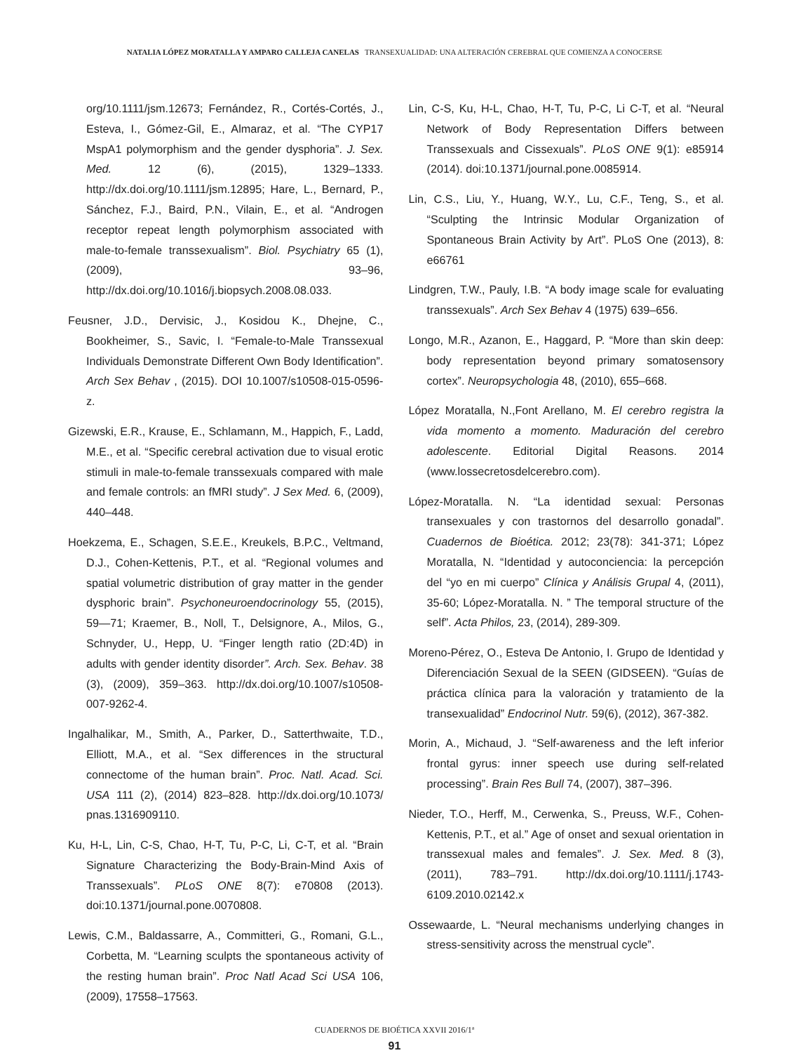NATALIA LÓPEZ MORATALLA Y AMPARO CALLEJA CANELAS TRANSEXUALIDAD: UNA ALTERACIÓN CEREBRAL QUE COMIENZA A CONOCERSE
org/10.1111/jsm.12673; Fernández, R., Cortés-Cortés, J., Esteva, I., Gómez-Gil, E., Almaraz, et al. “The CYP17 MspA1 polymorphism and the gender dysphoria”. J. Sex. Med. 12 (6), (2015), 1329–1333. http://dx.doi.org/10.1111/jsm.12895; Hare, L., Bernard, P., Sánchez, F.J., Baird, P.N., Vilain, E., et al. “Androgen receptor repeat length polymorphism associated with male-to-female transsexualism”. Biol. Psychiatry 65 (1), (2009), 93–96, http://dx.doi.org/10.1016/j.biopsych.2008.08.033.
Feusner, J.D., Dervisic, J., Kosidou K., Dhejne, C., Bookheimer, S., Savic, I. “Female-to-Male Transsexual Individuals Demonstrate Different Own Body Identification”. Arch Sex Behav , (2015). DOI 10.1007/s10508-015-0596-z.
Gizewski, E.R., Krause, E., Schlamann, M., Happich, F., Ladd, M.E., et al. “Specific cerebral activation due to visual erotic stimuli in male-to-female transsexuals compared with male and female controls: an fMRI study”. J Sex Med. 6, (2009), 440–448.
Hoekzema, E., Schagen, S.E.E., Kreukels, B.P.C., Veltmand, D.J., Cohen-Kettenis, P.T., et al. “Regional volumes and spatial volumetric distribution of gray matter in the gender dysphoric brain”. Psychoneuroendocrinology 55, (2015), 59—71; Kraemer, B., Noll, T., Delsignore, A., Milos, G., Schnyder, U., Hepp, U. “Finger length ratio (2D:4D) in adults with gender identity disorder”. Arch. Sex. Behav. 38 (3), (2009), 359–363. http://dx.doi.org/10.1007/s10508-007-9262-4.
Ingalhalikar, M., Smith, A., Parker, D., Satterthwaite, T.D., Elliott, M.A., et al. “Sex differences in the structural connectome of the human brain”. Proc. Natl. Acad. Sci. USA 111 (2), (2014) 823–828. http://dx.doi.org/10.1073/ pnas.1316909110.
Ku, H-L, Lin, C-S, Chao, H-T, Tu, P-C, Li, C-T, et al. “Brain Signature Characterizing the Body-Brain-Mind Axis of Transsexuals”. PLoS ONE 8(7): e70808 (2013). doi:10.1371/journal.pone.0070808.
Lewis, C.M., Baldassarre, A., Committeri, G., Romani, G.L., Corbetta, M. “Learning sculpts the spontaneous activity of the resting human brain”. Proc Natl Acad Sci USA 106, (2009), 17558–17563.
Lin, C-S, Ku, H-L, Chao, H-T, Tu, P-C, Li C-T, et al. “Neural Network of Body Representation Differs between Transsexuals and Cissexuals”. PLoS ONE 9(1): e85914 (2014). doi:10.1371/journal.pone.0085914.
Lin, C.S., Liu, Y., Huang, W.Y., Lu, C.F., Teng, S., et al. “Sculpting the Intrinsic Modular Organization of Spontaneous Brain Activity by Art”. PLoS One (2013), 8: e66761
Lindgren, T.W., Pauly, I.B. “A body image scale for evaluating transsexuals”. Arch Sex Behav 4 (1975) 639–656.
Longo, M.R., Azanon, E., Haggard, P. “More than skin deep: body representation beyond primary somatosensory cortex”. Neuropsychologia 48, (2010), 655–668.
López Moratalla, N.,Font Arellano, M. El cerebro registra la vida momento a momento. Maduración del cerebro adolescente. Editorial Digital Reasons. 2014 (www.lossecretosdelcerebro.com).
López-Moratalla. N. “La identidad sexual: Personas transexuales y con trastornos del desarrollo gonadal”. Cuadernos de Bioética. 2012; 23(78): 341-371; López Moratalla, N. “Identidad y autoconciencia: la percepción del “yo en mi cuerpo” Clínica y Análisis Grupal 4, (2011), 35-60; López-Moratalla. N. ” The temporal structure of the self”. Acta Philos, 23, (2014), 289-309.
Moreno-Pérez, O., Esteva De Antonio, I. Grupo de Identidad y Diferenciación Sexual de la SEEN (GIDSEEN). “Guías de práctica clínica para la valoración y tratamiento de la transexualidad” Endocrinol Nutr. 59(6), (2012), 367-382.
Morin, A., Michaud, J. “Self-awareness and the left inferior frontal gyrus: inner speech use during self-related processing”. Brain Res Bull 74, (2007), 387–396.
Nieder, T.O., Herff, M., Cerwenka, S., Preuss, W.F., Cohen-Kettenis, P.T., et al.” Age of onset and sexual orientation in transsexual males and females”. J. Sex. Med. 8 (3), (2011), 783–791. http://dx.doi.org/10.1111/j.1743-6109.2010.02142.x
Ossewaarde, L. “Neural mechanisms underlying changes in stress-sensitivity across the menstrual cycle”.
CUADERNOS DE BIOÉTICA XXVII 2016/1ª
91